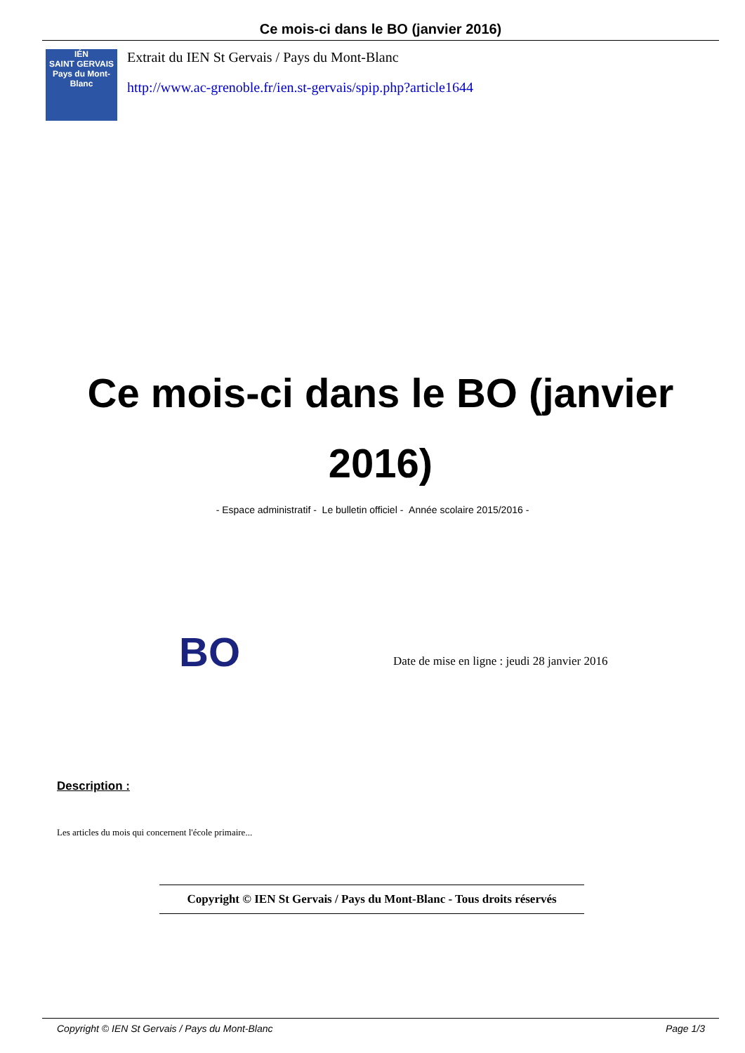Ce mois-ci dans le BO (janvier 2016)
IÉN
SAINT GERVAIS
Pays du Mont-Blanc
Extrait du IEN St Gervais / Pays du Mont-Blanc
http://www.ac-grenoble.fr/ien.st-gervais/spip.php?article1644
Ce mois-ci dans le BO (janvier 2016)
- Espace administratif - Le bulletin officiel - Année scolaire 2015/2016 -
BO
Date de mise en ligne : jeudi 28 janvier 2016
Description :
Les articles du mois qui concernent l'école primaire...
Copyright © IEN St Gervais / Pays du Mont-Blanc - Tous droits réservés
Copyright © IEN St Gervais / Pays du Mont-Blanc Page 1/3